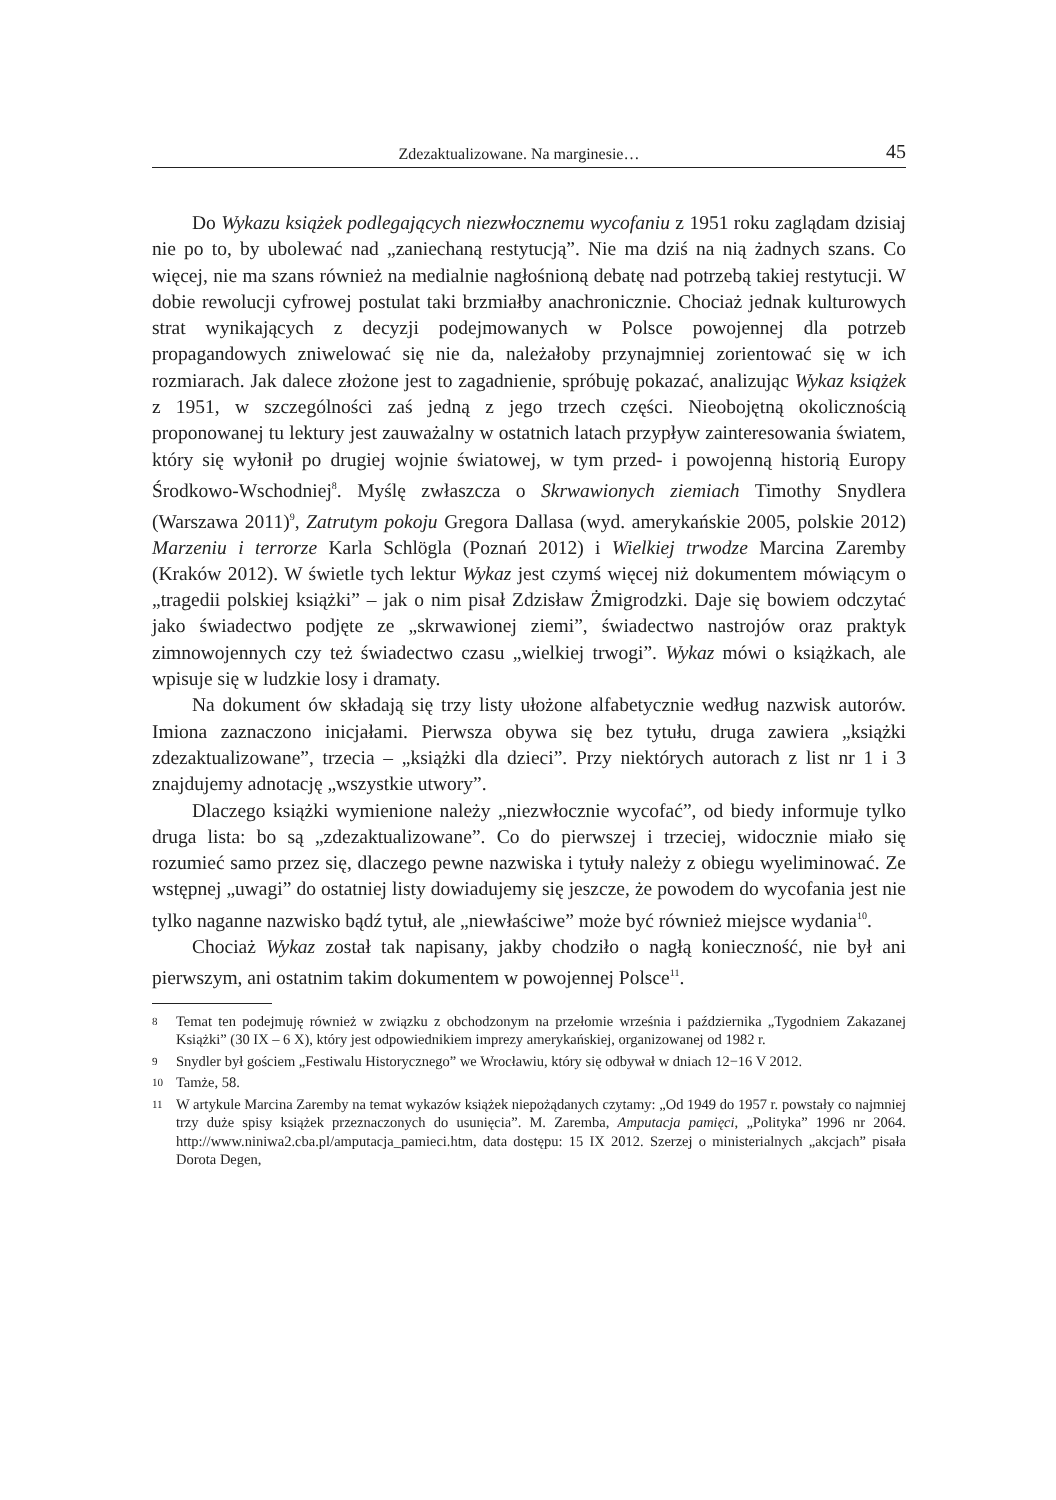Zdezaktualizowane. Na marginesie… 45
Do Wykazu książek podlegających niezwłocznemu wycofaniu z 1951 roku zaglądam dzisiaj nie po to, by ubolewać nad „zaniechaną restytucją”. Nie ma dziś na nią żadnych szans. Co więcej, nie ma szans również na medialnie nagłośnioną debatę nad potrzebą takiej restytucji. W dobie rewolucji cyfrowej postulat taki brzmiałby anachronicznie. Chociaż jednak kulturowych strat wynikających z decyzji podejmowanych w Polsce powojennej dla potrzeb propagandowych zniwelować się nie da, należałoby przynajmniej zorientować się w ich rozmiarach. Jak dalece złożone jest to zagadnienie, spróbuję pokazać, analizując Wykaz książek z 1951, w szczególności zaś jedną z jego trzech części. Nieobojętną okolicznością proponowanej tu lektury jest zauważalny w ostatnich latach przypływ zainteresowania światem, który się wyłonił po drugiej wojnie światowej, w tym przed- i powojenną historią Europy Środkowo-Wschodniej<sup>8</sup>. Myślę zwłaszcza o Skrwawionych ziemiach Timothy Snydlera (Warszawa 2011)<sup>9</sup>, Zatrutym pokoju Gregora Dallasa (wyd. amerykańskie 2005, polskie 2012) Marzeniu i terrorze Karla Schlögla (Poznań 2012) i Wielkiej trwodze Marcina Zaremby (Kraków 2012). W świetle tych lektur Wykaz jest czymś więcej niż dokumentem mówiącym o „tragedii polskiej książki” – jak o nim pisał Zdzisław Żmigrodzki. Daje się bowiem odczytać jako świadectwo podjęte ze „skrwawionej ziemi”, świadectwo nastrojów oraz praktyk zimnowojennych czy też świadectwo czasu „wielkiej trwogi”. Wykaz mówi o książkach, ale wpisuje się w ludzkie losy i dramaty.
Na dokument ów składają się trzy listy ułożone alfabetycznie według nazwisk autorów. Imiona zaznaczono inicjałami. Pierwsza obywa się bez tytułu, druga zawiera „książki zdezaktualizowane”, trzecia – „książki dla dzieci”. Przy niektórych autorach z list nr 1 i 3 znajdujemy adnotację „wszystkie utwory”.
Dlaczego książki wymienione należy „niezwłocznie wycofać”, od biedy informuje tylko druga lista: bo są „zdezaktualizowane”. Co do pierwszej i trzeciej, widocznie miało się rozumieć samo przez się, dlaczego pewne nazwiska i tytuły należy z obiegu wyeliminować. Ze wstępnej „uwagi” do ostatniej listy dowiadujemy się jeszcze, że powodem do wycofania jest nie tylko naganne nazwisko bądź tytuł, ale „niewłaściwe” może być również miejsce wydania<sup>10</sup>.
Chociaż Wykaz został tak napisany, jakby chodziło o nagłą konieczność, nie był ani pierwszym, ani ostatnim takim dokumentem w powojennej Polsce<sup>11</sup>.
8 Temat ten podejmuję również w związku z obchodzonym na przełomie września i października „Tygodniem Zakazanej Książki” (30 IX – 6 X), który jest odpowiednikiem imprezy amerykańskiej, organizowanej od 1982 r.
9 Snydler był gościem „Festiwalu Historycznego” we Wrocławiu, który się odbywał w dniach 12−16 V 2012.
10 Tamże, 58.
11 W artykule Marcina Zaremby na temat wykazów książek niepożądanych czytamy: „Od 1949 do 1957 r. powstały co najmniej trzy duże spisy książek przeznaczonych do usunięcia”. M. Zaremba, Amputacja pamięci, „Polityka” 1996 nr 2064. http://www.niniwa2.cba.pl/amputacja_pamieci.htm, data dostępu: 15 IX 2012. Szerzej o ministerialnych „akcjach” pisała Dorota Degen,